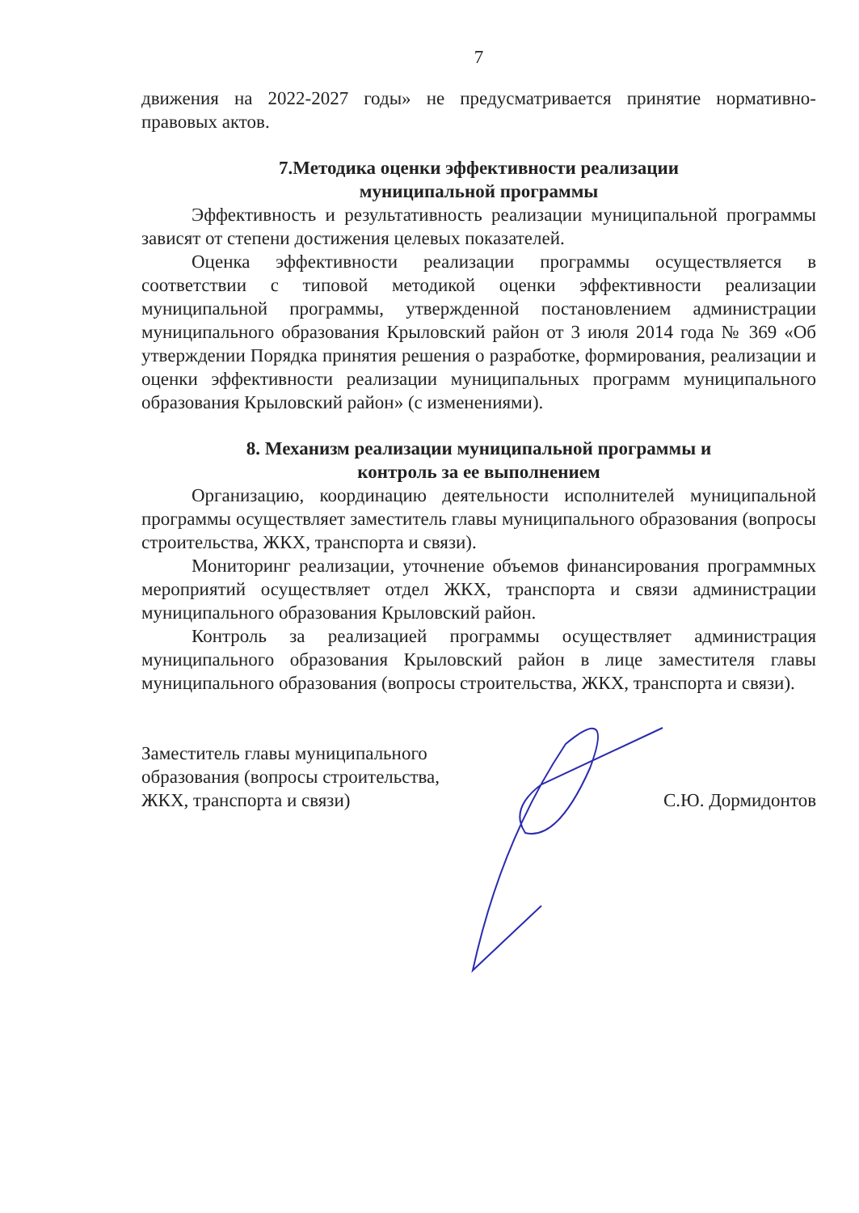7
движения на 2022-2027 годы» не предусматривается принятие нормативно-правовых актов.
7.Методика оценки эффективности реализации
муниципальной программы
Эффективность и результативность реализации муниципальной программы зависят от степени достижения целевых показателей.
Оценка эффективности реализации программы осуществляется в соответствии с типовой методикой оценки эффективности реализации муниципальной программы, утвержденной постановлением администрации муниципального образования Крыловский район от 3 июля 2014 года № 369 «Об утверждении Порядка принятия решения о разработке, формирования, реализации и оценки эффективности реализации муниципальных программ муниципального образования Крыловский район» (с изменениями).
8. Механизм реализации муниципальной программы и
контроль за ее выполнением
Организацию, координацию деятельности исполнителей муниципальной программы осуществляет заместитель главы муниципального образования (вопросы строительства, ЖКХ, транспорта и связи).
Мониторинг реализации, уточнение объемов финансирования программных мероприятий осуществляет отдел ЖКХ, транспорта и связи администрации муниципального образования Крыловский район.
Контроль за реализацией программы осуществляет администрация муниципального образования Крыловский район в лице заместителя главы муниципального образования (вопросы строительства, ЖКХ, транспорта и связи).
Заместитель главы муниципального образования (вопросы строительства, ЖКХ, транспорта и связи)
С.Ю. Дормидонтов